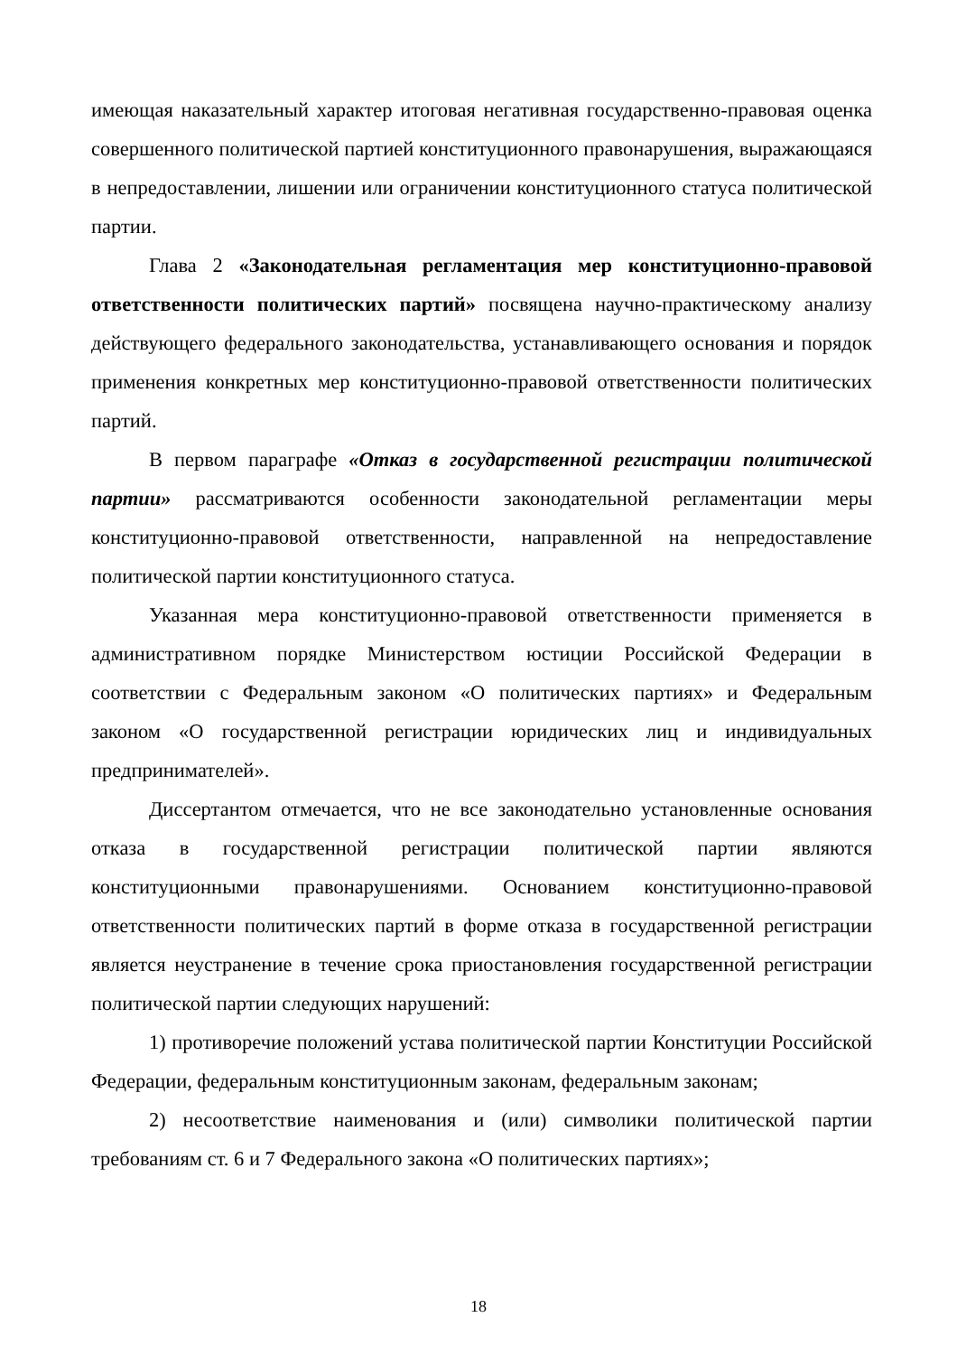имеющая наказательный характер итоговая негативная государственно-правовая оценка совершенного политической партией конституционного правонарушения, выражающаяся в непредоставлении, лишении или ограничении конституционного статуса политической партии.
Глава 2 «Законодательная регламентация мер конституционно-правовой ответственности политических партий» посвящена научно-практическому анализу действующего федерального законодательства, устанавливающего основания и порядок применения конкретных мер конституционно-правовой ответственности политических партий.
В первом параграфе «Отказ в государственной регистрации политической партии» рассматриваются особенности законодательной регламентации меры конституционно-правовой ответственности, направленной на непредоставление политической партии конституционного статуса.
Указанная мера конституционно-правовой ответственности применяется в административном порядке Министерством юстиции Российской Федерации в соответствии с Федеральным законом «О политических партиях» и Федеральным законом «О государственной регистрации юридических лиц и индивидуальных предпринимателей».
Диссертантом отмечается, что не все законодательно установленные основания отказа в государственной регистрации политической партии являются конституционными правонарушениями. Основанием конституционно-правовой ответственности политических партий в форме отказа в государственной регистрации является неустранение в течение срока приостановления государственной регистрации политической партии следующих нарушений:
1) противоречие положений устава политической партии Конституции Российской Федерации, федеральным конституционным законам, федеральным законам;
2) несоответствие наименования и (или) символики политической партии требованиям ст. 6 и 7 Федерального закона «О политических партиях»;
18